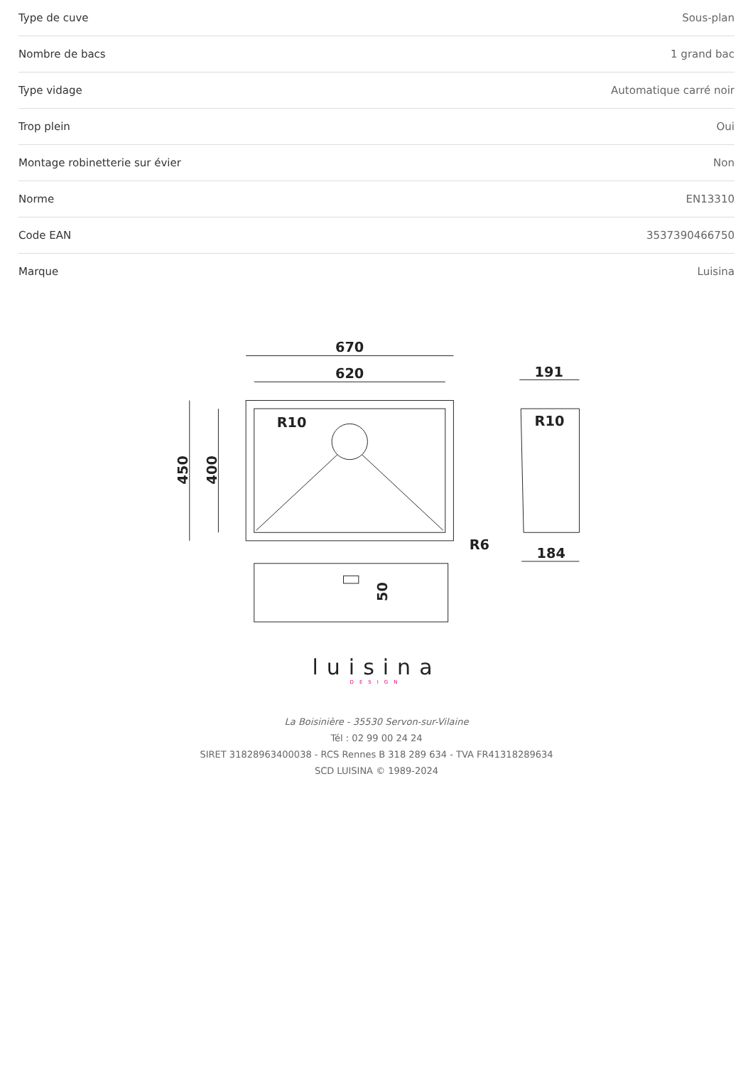| Type de cuve | Sous-plan |
| Nombre de bacs | 1 grand bac |
| Type vidage | Automatique carré noir |
| Trop plein | Oui |
| Montage robinetterie sur évier | Non |
| Norme | EN13310 |
| Code EAN | 3537390466750 |
| Marque | Luisina |
670
620
R10
R10
R6
191
184
450
400
50
luisina
DESIGN
La Boisinière - 35530 Servon-sur-Vilaine
Tél : 02 99 00 24 24
SIRET 31828963400038 - RCS Rennes B 318 289 634 - TVA FR41318289634
SCD LUISINA © 1989-2024